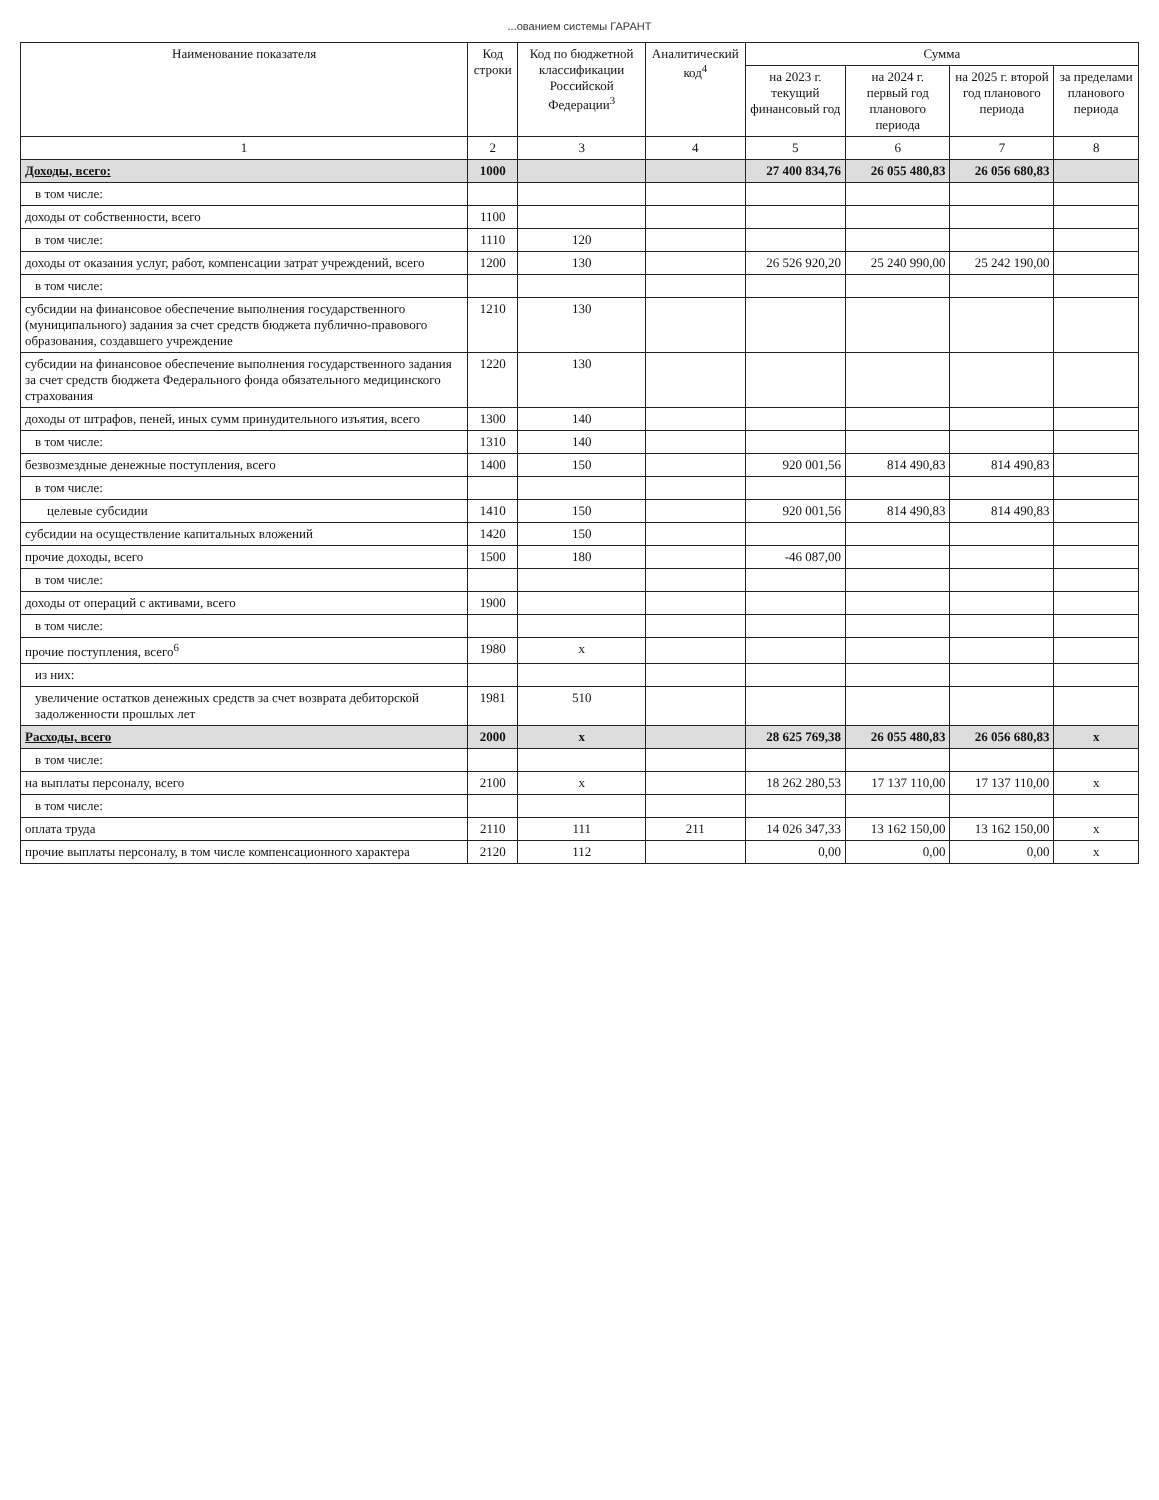...ованием системы ГАРАНТ
| Наименование показателя | Код строки | Код по бюджетной классификации Российской Федерации<sup>3</sup> | Аналитический код<sup>4</sup> | Сумма | | | |
| --- | --- | --- | --- | --- | --- | --- | --- |
| | | | | на 2023 г. текущий финансовый год | на 2024 г. первый год планового периода | на 2025 г. второй год планового периода | за пределами планового периода |
| 1 | 2 | 3 | 4 | 5 | 6 | 7 | 8 |
| Доходы, всего: | 1000 | | | 27 400 834,76 | 26 055 480,83 | 26 056 680,83 | |
| в том числе: | | | | | | | |
| доходы от собственности, всего | 1100 | | | | | | |
| в том числе: | 1110 | 120 | | | | | |
| доходы от оказания услуг, работ, компенсации затрат учреждений, всего | 1200 | 130 | | 26 526 920,20 | 25 240 990,00 | 25 242 190,00 | |
| в том числе: | | | | | | | |
| субсидии на финансовое обеспечение выполнения государственного (муниципального) задания за счет средств бюджета публично-правового образования, создавшего учреждение | 1210 | 130 | | | | | |
| субсидии на финансовое обеспечение выполнения государственного задания за счет средств бюджета Федерального фонда обязательного медицинского страхования | 1220 | 130 | | | | | |
| доходы от штрафов, пеней, иных сумм принудительного изъятия, всего | 1300 | 140 | | | | | |
| в том числе: | 1310 | 140 | | | | | |
| безвозмездные денежные поступления, всего | 1400 | 150 | | 920 001,56 | 814 490,83 | 814 490,83 | |
| в том числе: | | | | | | | |
| целевые субсидии | 1410 | 150 | | 920 001,56 | 814 490,83 | 814 490,83 | |
| субсидии на осуществление капитальных вложений | 1420 | 150 | | | | | |
| прочие доходы, всего | 1500 | 180 | | -46 087,00 | | | |
| в том числе: | | | | | | | |
| доходы от операций с активами, всего | 1900 | | | | | | |
| в том числе: | | | | | | | |
| прочие поступления, всего<sup>6</sup> | 1980 | x | | | | | |
| из них: | | | | | | | |
| увеличение остатков денежных средств за счет возврата дебиторской задолженности прошлых лет | 1981 | 510 | | | | | |
| Расходы, всего | 2000 | x | | 28 625 769,38 | 26 055 480,83 | 26 056 680,83 | x |
| в том числе: | | | | | | | |
| на выплаты персоналу, всего | 2100 | x | | 18 262 280,53 | 17 137 110,00 | 17 137 110,00 | x |
| в том числе: | | | | | | | |
| оплата труда | 2110 | 111 | 211 | 14 026 347,33 | 13 162 150,00 | 13 162 150,00 | x |
| прочие выплаты персоналу, в том числе компенсационного характера | 2120 | 112 | | 0,00 | 0,00 | 0,00 | x |